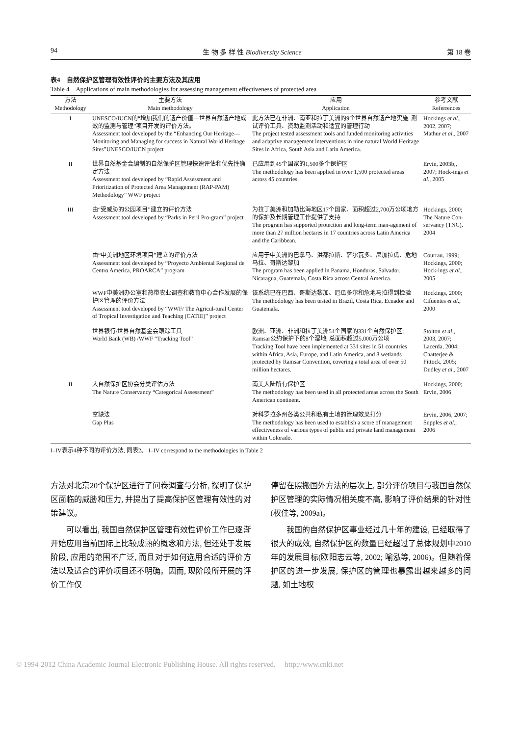94 生 物 多 样 性 Biodiversity Science 第 18 卷
表4　自然保护区管理有效性评价的主要方法及其应用
Table 4　Applications of main methodologies for assessing management effectiveness of protected area
| 方法 Methodology | 主要方法 Main methodology | 应用 Application | 参考文献 Referrences |
| --- | --- | --- | --- |
| I | UNESCO/IUCN的“增加我们的遗产价值—世界自然遗产地成效的监测与管理”项目开发的评价方法。 Assessment tool developed by the “Enhancing Our Heritage—Monitoring and Managing for success in Natural World Heritage Sites”UNESCO/IUCN project | 此方法已在非洲、南亚和拉丁美洲的9个世界自然遗产地实施, 测试评价工具、资助监测活动和适宜的管理行动 The project tested assessment tools and funded monitoring activities and adaptive management interventions in nine natural World Heritage Sites in Africa, South Asia and Latin America. | Hockings et al ., 2002, 2007; Mathur et al ., 2007 |
| II | 世界自然基金会编制的自然保护区管理快速评估和优先性确定方法 Assessment tool developed by “Rapid Assessment and Prioritization of Protected Area Management (RAP-PAM) Methodology” WWF project | 已应用到45个国家的1,500多个保护区 The methodology has been applied in over 1,500 protected areas across 45 countries. | Ervin, 2003b,, 2007; Hock-ings et al ., 2005 |
| III | 由“受威胁的公园项目”建立的评价方法 Assessment tool developed by “Parks in Peril Pro-gram” project | 为拉丁美洲和加勒比海地区17个国家、面积超过2,700万公顷地方的保护及长期管理工作提供了支持 The program has supported protection and long-term man-agement of more than 27 million hectares in 17 countries across Latin America and the Caribbean. | Hockings, 2000; The Nature Con-servancy (TNC), 2004 |
| | 由“中美洲地区环境项目”建立的评价方法 Assessment tool developed by “Proyecto Ambiental Regional de Centro America, PROARCA” program | 应用于中美洲的巴拿马、洪都拉斯、萨尔瓦多、尼加拉瓜、危地马拉、哥斯达黎加 The program has been applied in Panama, Honduras, Salvador, Nicaragua, Guatemala, Costa Rica across Central America. | Courrau, 1999; Hockings, 2000; Hock-ings et al ., 2005 |
| | WWF中美洲办公室和热带农业调查和教育中心合作发展的保护区管理的评价方法 Assessment tool developed by “WWF/ The Agricul-tural Center of Tropical Investigation and Teaching (CATIE)” project | 该系统已在巴西、哥斯达黎加、厄瓜多尔和危地马拉得到检验 The methodology has been tested in Brazil, Costa Rica, Ecuador and Guatemala. | Hockings, 2000; Cifuentes et al ., 2000 |
| | 世界银行/世界自然基金会跟踪工具 World Bank (WB) /WWF “Tracking Tool” | 欧洲、亚洲、非洲和拉丁美洲51个国家的331个自然保护区; Ramsar公约保护下的8个湿地; 总面积超过5,000万公顷 Tracking Tool have been implemented at 331 sites in 51 countries within Africa, Asia, Europe, and Latin America, and 8 wetlands protected by Ramsar Convention, covering a total area of over 50 million hectares. | Stolton et al ., 2003, 2007; Lacerda, 2004; Chatterjee & Pittock, 2005; Dudley et al ., 2007 |
| II | 大自然保护区协会分类评估方法 The Nature Conservancy “Categorical Assessment” | 南美大陆所有保护区 The methodology has been used in all protected areas across the South American continent. | Hockings, 2000; Ervin, 2006 |
| | 空缺法 Gap Plus | 对科罗拉多州各类公共和私有土地的管理效果打分 The methodology has been used to establish a score of management effectiveness of various types of public and private land management within Colorado. | Ervin, 2006, 2007; Supples et al ., 2006 |
I–IV表示4种不同的评价方法, 同表2。 I–IV correspond to the methodologies in Table 2
方法对北京20个保护区进行了问卷调查与分析, 探明了保护区面临的威胁和压力, 并提出了提高保护区管理有效性的对策建议。
　　可以看出, 我国自然保护区管理有效性评价工作已逐渐开始应用当前国际上比较成熟的概念和方法, 但还处于发展阶段, 应用的范围不广泛, 而且对于如何选用合适的评价方法以及适合的评价项目还不明确。因而, 现阶段所开展的评价工作仅
停留在照搬国外方法的层次上, 部分评价项目与我国自然保护区管理的实际情况相关度不高, 影响了评价结果的针对性(权佳等, 2009a)。
　　我国的自然保护区事业经过几十年的建设, 已经取得了很大的成效, 自然保护区的数量已经超过了总体规划中2010年的发展目标(欧阳志云等, 2002; 喻泓等, 2006)。但随着保护区的进一步发展, 保护区的管理也暴露出越来越多的问题, 如土地权
© 1994-2012 China Academic Journal Electronic Publishing House. All rights reserved.　 http://www.cnki.net